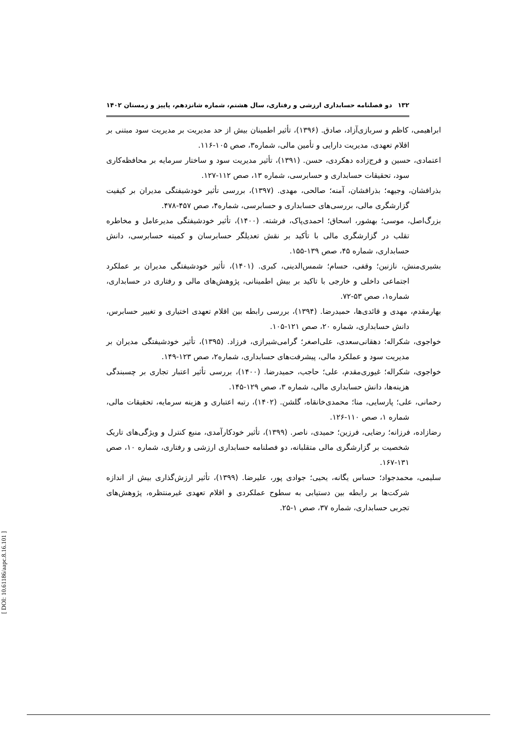۱۳۲ دو فصلنامه حسابداری ارزشی و رفتاری، سال هشتم، شماره شانزدهم، پاییز و زمستان ۱۴۰۲
ابراهیمی، کاظم و سربازی‌آزاد، صادق. (۱۳۹۶)، تأثیر اطمینان بیش از حد مدیریت بر مدیریت سود مبتنی بر اقلام تعهدی، مدیریت دارایی و تأمین مالی، شماره۳، صص ۱۰۵-۱۱۶.
اعتمادی، حسین و فرج‌زاده دهکردی، حسن. (۱۳۹۱)، تأثیر مدیریت سود و ساختار سرمایه بر محافظه‌کاری سود، تحقیقات حسابداری و حسابرسی، شماره ۱۳، صص ۱۱۲-۱۲۷.
بذرافشان، وجیهه؛ بذرافشان، آمنه؛ صالحی، مهدی. (۱۳۹۷)، بررسی تأثیر خودشیفتگی مدیران بر کیفیت گزارشگری مالی، بررسی‌های حسابداری و حسابرسی، شماره۴، صص ۴۵۷-۴۷۸.
بزرگ‌اصل، موسی؛ بهشور، اسحاق؛ احمدی‌پاک، فرشته. (۱۴۰۰)، تأثیر خودشیفتگی مدیرعامل و مخاطره تقلب در گزارشگری مالی با تأکید بر نقش تعدیلگر حسابرسان و کمیته حسابرسی، دانش حسابداری، شماره ۴۵، صص ۱۳۹-۱۵۵.
بشیری‌منش، نازنین؛ وقفی، حسام؛ شمس‌الدینی، کبری. (۱۴۰۱)، تأثیر خودشیفتگی مدیران بر عملکرد اجتماعی داخلی و خارجی با تاکید بر بیش اطمینانی، پژوهش‌های مالی و رفتاری در حسابداری، شماره۱، صص ۵۳-۷۲.
بهارمقدم، مهدی و قائدی‌ها، حمیدرضا. (۱۳۹۴)، بررسی رابطه بین اقلام تعهدی اختیاری و تغییر حسابرس، دانش حسابداری، شماره ۲۰، صص ۱۲۱-۱۰۵.
خواجوی، شکراله؛ دهقانی‌سعدی، علی‌اصغر؛ گرامی‌شیرازی، فرزاد. (۱۳۹۵)، تأثیر خودشیفتگی مدیران بر مدیریت سود و عملکرد مالی، پیشرفت‌های حسابداری، شماره۲، صص ۱۲۳-۱۴۹.
خواجوی، شکراله؛ غیوری‌مقدم، علی؛ حاجب، حمیدرضا. (۱۴۰۰)، بررسی تأثیر اعتبار تجاری بر چسبندگی هزینه‌ها، دانش حسابداری مالی، شماره ۳، صص ۱۲۹-۱۴۵.
رحمانی، علی؛ پارسایی، منا؛ محمدی‌خانقاه، گلشن. (۱۴۰۲)، رتبه اعتباری و هزینه سرمایه، تحقیقات مالی، شماره ۱، صص ۱۱۰-۱۲۶.
رضازاده، فرزانه؛ رضایی، فرزین؛ حمیدی، ناصر. (۱۳۹۹)، تأثیر خودکارآمدی، منبع کنترل و ویژگی‌های تاریک شخصیت بر گزارشگری مالی متقلبانه، دو فصلنامه حسابداری ارزشی و رفتاری، شماره ۱۰، صص ۱۳۱-۱۶۷.
سلیمی، محمدجواد؛ حساس یگانه، یحیی؛ جوادی پور، علیرضا. (۱۳۹۹)، تأثیر ارزش‌گذاری بیش از اندازه شرکت‌ها بر رابطه بین دستیابی به سطوح عملکردی و اقلام تعهدی غیرمنتظره، پژوهش‌های تجربی حسابداری، شماره ۳۷، صص ۱-۲۵.
[ DOI: 10.61186/aapc.8.16.101 ]